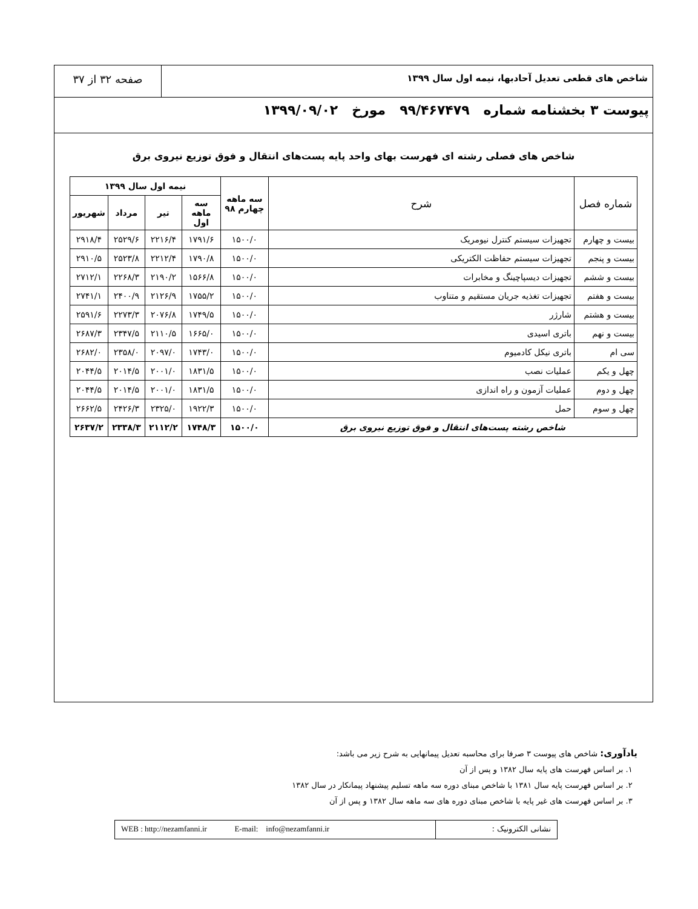شاخص های قطعی تعدیل آحادبها، نیمه اول سال ۱۳۹۹
صفحه ۳۲ از ۳۷
پیوست ۳ بخشنامه شماره ۹۹/۴۶۷۴۷۹ مورخ ۱۳۹۹/۰۹/۰۲
شاخص های فصلی رشته ای فهرست بهای واحد پایه پست‌های انتقال و فوق توزیع نیروی برق
| شماره فصل | شرح | سه ماهه چهارم ۹۸ | نیمه اول سال ۱۳۹۹ | | | |
| --- | --- | --- | --- | --- | --- | --- |
| | | | سه ماهه اول | تیر | مرداد | شهریور |
| بیست و چهارم | تجهیزات سیستم کنترل نیومریک | ۱۵۰۰/۰ | ۱۷۹۱/۶ | ۲۲۱۶/۴ | ۲۵۲۹/۶ | ۲۹۱۸/۴ |
| بیست و پنجم | تجهیزات سیستم حفاظت الکتریکی | ۱۵۰۰/۰ | ۱۷۹۰/۸ | ۲۲۱۲/۴ | ۲۵۲۳/۸ | ۲۹۱۰/۵ |
| بیست و ششم | تجهیزات دیسپاچینگ و مخابرات | ۱۵۰۰/۰ | ۱۵۶۶/۸ | ۲۱۹۰/۲ | ۲۲۶۸/۳ | ۲۷۱۲/۱ |
| بیست و هفتم | تجهیزات تغذیه جریان مستقیم و متناوب | ۱۵۰۰/۰ | ۱۷۵۵/۲ | ۲۱۲۶/۹ | ۲۴۰۰/۹ | ۲۷۴۱/۱ |
| بیست و هشتم | شارژر | ۱۵۰۰/۰ | ۱۷۴۹/۵ | ۲۰۷۶/۸ | ۲۲۷۳/۳ | ۲۵۹۱/۶ |
| بیست و نهم | باتری اسیدی | ۱۵۰۰/۰ | ۱۶۶۵/۰ | ۲۱۱۰/۵ | ۲۳۴۷/۵ | ۲۶۸۷/۳ |
| سی ام | باتری نیکل کادمیوم | ۱۵۰۰/۰ | ۱۷۴۳/۰ | ۲۰۹۷/۰ | ۲۳۵۸/۰ | ۲۶۸۲/۰ |
| چهل و یکم | عملیات نصب | ۱۵۰۰/۰ | ۱۸۳۱/۵ | ۲۰۰۱/۰ | ۲۰۱۴/۵ | ۲۰۴۴/۵ |
| چهل و دوم | عملیات آزمون و راه اندازی | ۱۵۰۰/۰ | ۱۸۳۱/۵ | ۲۰۰۱/۰ | ۲۰۱۴/۵ | ۲۰۴۴/۵ |
| چهل و سوم | حمل | ۱۵۰۰/۰ | ۱۹۲۲/۳ | ۲۳۲۵/۰ | ۲۴۲۶/۳ | ۲۶۶۲/۵ |
| شاخص رشته پست‌های انتقال و فوق توزیع نیروی برق | | ۱۵۰۰/۰ | ۱۷۴۸/۳ | ۲۱۱۲/۲ | ۲۳۳۸/۳ | ۲۶۳۷/۲ |
یادآوری: شاخص های پیوست ۳ صرفا برای محاسبه تعدیل پیمانهایی به شرح زیر می باشد:
۱. بر اساس فهرست های پایه سال ۱۳۸۲ و پس از آن
۲. بر اساس فهرست پایه سال ۱۳۸۱ با شاخص مبنای دوره سه ماهه تسلیم پیشنهاد پیمانکار در سال ۱۳۸۲
۳. بر اساس فهرست های غیر پایه با شاخص مبنای دوره های سه ماهه سال ۱۳۸۲ و پس از آن
نشانی الکترونیک : WEB : http://nezamfanni.ir E-mail: info@nezamfanni.ir